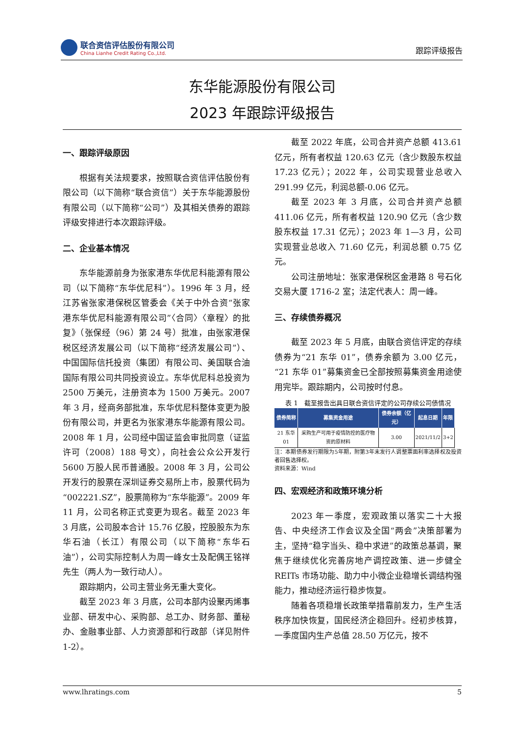联合资信评估股份有限公司
China Lianhe Credit Rating Co.,Ltd.
跟踪评级报告
东华能源股份有限公司
2023 年跟踪评级报告
一、跟踪评级原因
根据有关法规要求，按照联合资信评估股份有限公司（以下简称“联合资信”）关于东华能源股份有限公司（以下简称“公司”）及其相关债券的跟踪评级安排进行本次跟踪评级。
二、企业基本情况
东华能源前身为张家港东华优尼科能源有限公司（以下简称“东华优尼科”）。1996 年 3 月，经江苏省张家港保税区管委会《关于中外合资“张家港东华优尼科能源有限公司”〈合同〉〈章程〉的批复》（张保经（96）第 24 号）批准，由张家港保税区经济发展公司（以下简称“经济发展公司”）、中国国际信托投资（集团）有限公司、美国联合油国际有限公司共同投资设立。东华优尼科总投资为 2500 万美元，注册资本为 1500 万美元。2007 年 3 月，经商务部批准，东华优尼科整体变更为股份有限公司，并更名为张家港东华能源有限公司。2008 年 1 月，公司经中国证监会审批同意（证监许可（2008）188 号文），向社会公众公开发行 5600 万股人民币普通股。2008 年 3 月，公司公开发行的股票在深圳证券交易所上市，股票代码为“002221.SZ”，股票简称为“东华能源”。2009 年 11 月，公司名称正式变更为现名。截至 2023 年 3 月底，公司股本合计 15.76 亿股，控股股东为东华石油（长江）有限公司（以下简称“东华石油”），公司实际控制人为周一峰女士及配偶王铭祥先生（两人为一致行动人）。
跟踪期内，公司主营业务无重大变化。
截至 2023 年 3 月底，公司本部内设聚丙烯事业部、研发中心、采购部、总工办、财务部、董秘办、金融事业部、人力资源部和行政部（详见附件 1-2）。
截至 2022 年底，公司合并资产总额 413.61 亿元，所有者权益 120.63 亿元（含少数股东权益 17.23 亿元）；2022 年，公司实现营业总收入 291.99 亿元，利润总额-0.06 亿元。
截至 2023 年 3 月底，公司合并资产总额 411.06 亿元，所有者权益 120.90 亿元（含少数股东权益 17.31 亿元）；2023 年 1—3 月，公司实现营业总收入 71.60 亿元，利润总额 0.75 亿元。
公司注册地址：张家港保税区金港路 8 号石化交易大厦 1716-2 室；法定代表人：周一峰。
三、存续债券概况
截至 2023 年 5 月底，由联合资信评定的存续债券为“21 东华 01”，债券余额为 3.00 亿元，“21 东华 01”募集资金已全部按照募集资金用途使用完毕。跟踪期内，公司按时付息。
表 1　截至报告出具日联合资信评定的公司存续公司债情况
| 债券简称 | 募集资金用途 | 债券余额（亿元） | 起息日期 | 年限 |
| --- | --- | --- | --- | --- |
| 21 东华 01 | 采购生产可用于疫情防控的医疗物资的原材料 | 3.00 | 2021/11/2 | 3+2 |
注：本期债券发行期限为5年期，附第3年末发行人调整票面利率选择权及投资者回售选择权。
资料来源：Wind
四、宏观经济和政策环境分析
2023 年一季度，宏观政策以落实二十大报告、中央经济工作会议及全国“两会”决策部署为主，坚持“稳字当头、稳中求进”的政策总基调，聚焦于继续优化完善房地产调控政策、进一步健全 REITs 市场功能、助力中小微企业稳增长调结构强能力，推动经济运行稳步恢复。
随着各项稳增长政策举措靠前发力，生产生活秩序加快恢复，国民经济企稳回升。经初步核算，一季度国内生产总值 28.50 万亿元，按不
www.lhratings.com 5